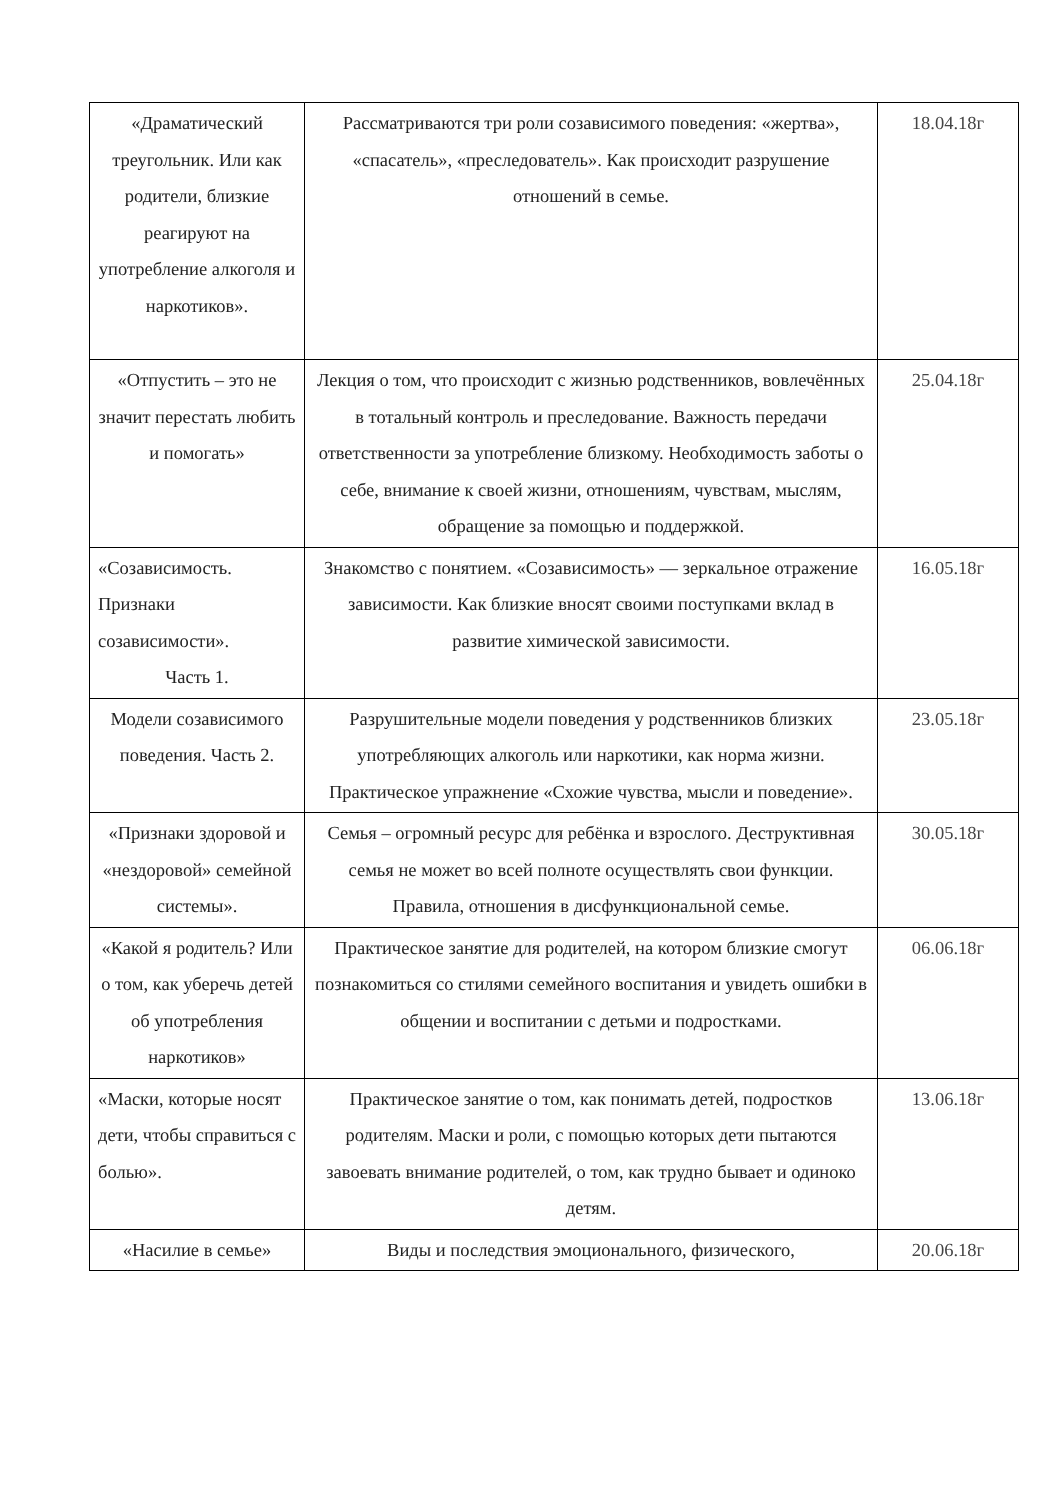| «Драматический треугольник. Или как родители, близкие реагируют на употребление алкоголя и наркотиков». | Рассматриваются три роли созависимого поведения: «жертва», «спасатель», «преследователь». Как происходит разрушение отношений в семье. | 18.04.18г |
| «Отпустить – это не значит перестать любить и помогать» | Лекция о том, что происходит с жизнью родственников, вовлечённых в тотальный контроль и преследование. Важность передачи ответственности за употребление близкому. Необходимость заботы о себе, внимание к своей жизни, отношениям, чувствам, мыслям, обращение за помощью и поддержкой. | 25.04.18г |
| «Созависимость. Признаки созависимости». Часть 1. | Знакомство с понятием. «Созависимость» — зеркальное отражение зависимости. Как близкие вносят своими поступками вклад в развитие химической зависимости. | 16.05.18г |
| Модели созависимого поведения. Часть 2. | Разрушительные модели поведения у родственников близких употребляющих алкоголь или наркотики, как норма жизни. Практическое упражнение «Схожие чувства, мысли и поведение». | 23.05.18г |
| «Признаки здоровой и «нездоровой» семейной системы». | Семья – огромный ресурс для ребёнка и взрослого. Деструктивная семья не может во всей полноте осуществлять свои функции. Правила, отношения в дисфункциональной семье. | 30.05.18г |
| «Какой я родитель? Или о том, как уберечь детей об употребления наркотиков» | Практическое занятие для родителей, на котором близкие смогут познакомиться со стилями семейного воспитания и увидеть ошибки в общении и воспитании с детьми и подростками. | 06.06.18г |
| «Маски, которые носят дети, чтобы справиться с болью». | Практическое занятие о том, как понимать детей, подростков родителям. Маски и роли, с помощью которых дети пытаются завоевать внимание родителей, о том, как трудно бывает и одиноко детям. | 13.06.18г |
| «Насилие в семье» | Виды и последствия эмоционального, физического, | 20.06.18г |